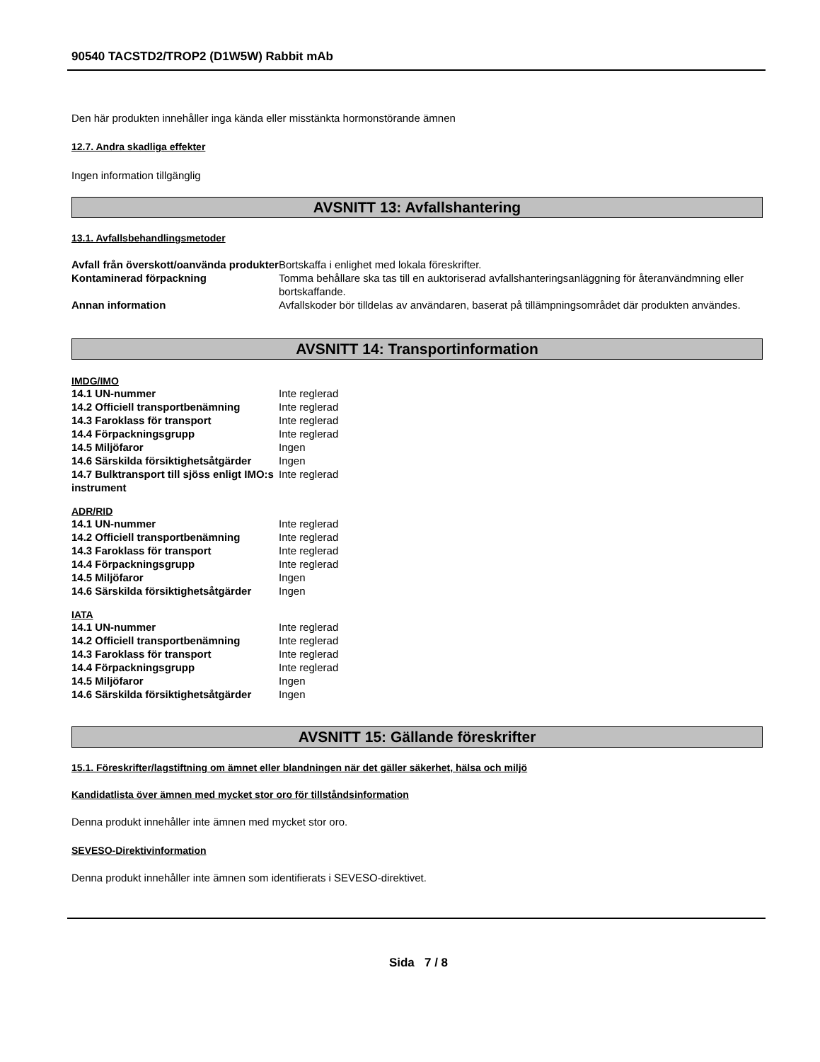90540 TACSTD2/TROP2 (D1W5W) Rabbit mAb
Den här produkten innehåller inga kända eller misstänkta hormonstörande ämnen
12.7. Andra skadliga effekter
Ingen information tillgänglig
AVSNITT 13: Avfallshantering
13.1. Avfallsbehandlingsmetoder
| Avfall från överskott/oanvända produkter | Bortskaffa i enlighet med lokala föreskrifter. |
| Kontaminerad förpackning | Tomma behållare ska tas till en auktoriserad avfallshanteringsanläggning för återanvändmning eller bortskaffande. |
| Annan information | Avfallskoder bör tilldelas av användaren, baserat på tillämpningsområdet där produkten användes. |
AVSNITT 14: Transportinformation
IMDG/IMO
| 14.1 UN-nummer | Inte reglerad |
| 14.2 Officiell transportbenämning | Inte reglerad |
| 14.3 Faroklass för transport | Inte reglerad |
| 14.4 Förpackningsgrupp | Inte reglerad |
| 14.5 Miljöfaror | Ingen |
| 14.6 Särskilda försiktighetsåtgärder | Ingen |
| 14.7 Bulktransport till sjöss enligt IMO:s instrument | Inte reglerad |
ADR/RID
| 14.1 UN-nummer | Inte reglerad |
| 14.2 Officiell transportbenämning | Inte reglerad |
| 14.3 Faroklass för transport | Inte reglerad |
| 14.4 Förpackningsgrupp | Inte reglerad |
| 14.5 Miljöfaror | Ingen |
| 14.6 Särskilda försiktighetsåtgärder | Ingen |
IATA
| 14.1 UN-nummer | Inte reglerad |
| 14.2 Officiell transportbenämning | Inte reglerad |
| 14.3 Faroklass för transport | Inte reglerad |
| 14.4 Förpackningsgrupp | Inte reglerad |
| 14.5 Miljöfaror | Ingen |
| 14.6 Särskilda försiktighetsåtgärder | Ingen |
AVSNITT 15: Gällande föreskrifter
15.1. Föreskrifter/lagstiftning om ämnet eller blandningen när det gäller säkerhet, hälsa och miljö
Kandidatlista över ämnen med mycket stor oro för tillståndsinformation
Denna produkt innehåller inte ämnen med mycket stor oro.
SEVESO-Direktivinformation
Denna produkt innehåller inte ämnen som identifierats i SEVESO-direktivet.
Sida 7 / 8